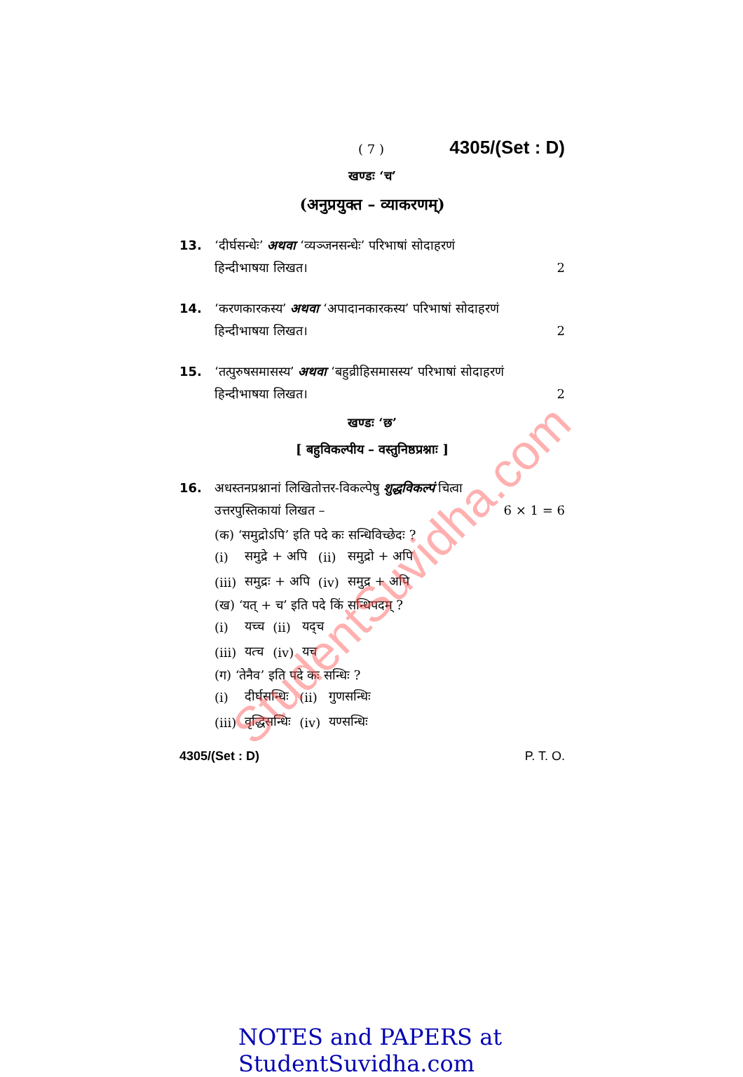( 7 ) 4305/(Set : D)
खण्डः ‘च’
(अनुप्रयुक्त – व्याकरणम्)
13. ‘दीर्घसन्धेः’ अथवा ‘व्यञ्जनसन्धेः’ परिभाषां सोदाहरणं
हिन्दीभाषया लिखत। 2
14. ‘करणकारकस्य’ अथवा ‘अपादानकारकस्य’ परिभाषां सोदाहरणं
हिन्दीभाषया लिखत। 2
15. ‘तत्पुरुषसमासस्य’ अथवा ‘बहुव्रीहिसमासस्य’ परिभाषां सोदाहरणं
हिन्दीभाषया लिखत। 2
खण्डः ‘छ’
[ बहुविकल्पीय – वस्तुनिष्ठप्रश्नाः ]
16. अधस्तनप्रश्नानां लिखितोत्तर-विकल्पेषु शुद्धविकल्पं चित्वा
उत्तरपुस्तिकायां लिखत – 6 × 1 = 6
(क) ‘समुद्रोऽपि’ इति पदे कः सन्धिविच्छेदः ?
| (i) | समुद्रे + अपि | (ii) | समुद्रो + अपि |
| (iii) | समुद्रः + अपि | (iv) | समुद्र + अपि |
(ख) ‘यत् + च’ इति पदे किं सन्धिपदम् ?
| (i) | यच्च | (ii) | यद्च |
| (iii) | यत्च | (iv) | यच |
(ग) ‘तेनैव’ इति पदे कः सन्धिः ?
| (i) | दीर्घसन्धिः | (ii) | गुणसन्धिः |
| (iii) | वृद्धिसन्धिः | (iv) | यण्सन्धिः |
4305/(Set : D) P. T. O.
StudentSuvidha.com
NOTES and PAPERS at StudentSuvidha.com